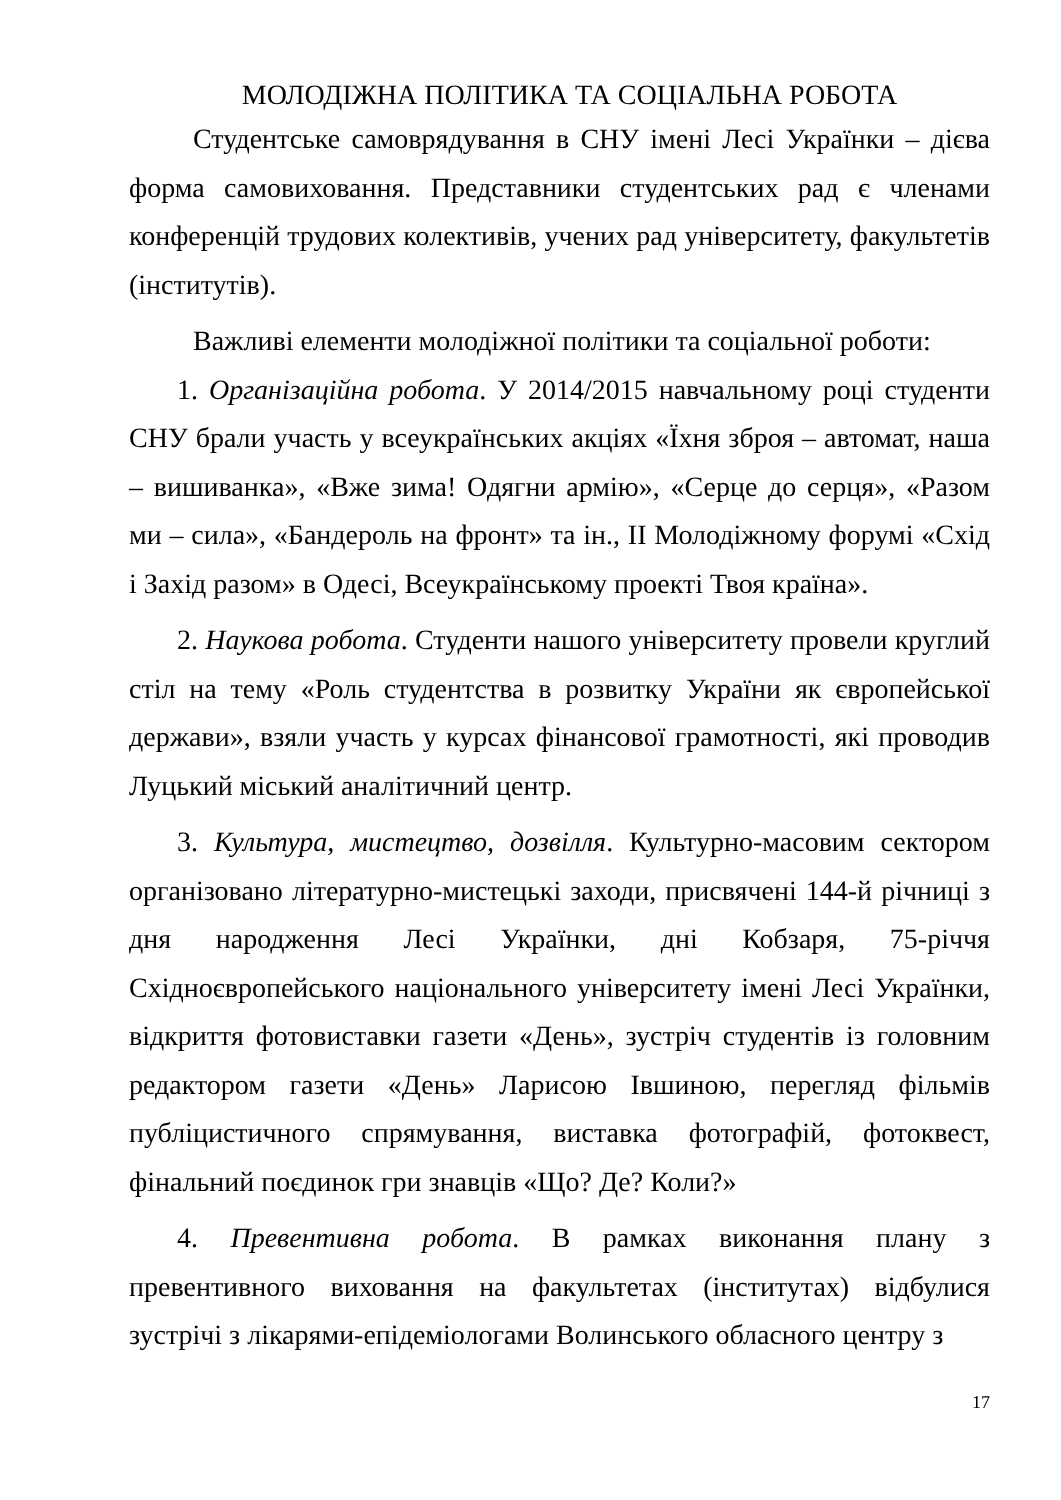МОЛОДІЖНА ПОЛІТИКА ТА СОЦІАЛЬНА РОБОТА
Студентське самоврядування в СНУ імені Лесі Українки – дієва форма самовиховання. Представники студентських рад є членами конференцій трудових колективів, учених рад університету, факультетів (інститутів).
Важливі елементи молодіжної політики та соціальної роботи:
1. Організаційна робота. У 2014/2015 навчальному році студенти СНУ брали участь у всеукраїнських акціях «Їхня зброя – автомат, наша – вишиванка», «Вже зима! Одягни армію», «Серце до серця», «Разом ми – сила», «Бандероль на фронт» та ін., ІІ Молодіжному форумі «Схід і Захід разом» в Одесі, Всеукраїнському проекті Твоя країна».
2. Наукова робота. Студенти нашого університету провели круглий стіл на тему «Роль студентства в розвитку України як європейської держави», взяли участь у курсах фінансової грамотності, які проводив Луцький міський аналітичний центр.
3. Культура, мистецтво, дозвілля. Культурно-масовим сектором організовано літературно-мистецькі заходи, присвячені 144-й річниці з дня народження Лесі Українки, дні Кобзаря, 75-річчя Східноєвропейського національного університету імені Лесі Українки, відкриття фотовиставки газети «День», зустріч студентів із головним редактором газети «День» Ларисою Івшиною, перегляд фільмів публіцистичного спрямування, виставка фотографій, фотоквест, фінальний поєдинок гри знавців «Що? Де? Коли?»
4. Превентивна робота. В рамках виконання плану з превентивного виховання на факультетах (інститутах) відбулися зустрічі з лікарями-епідеміологами Волинського обласного центру з
17